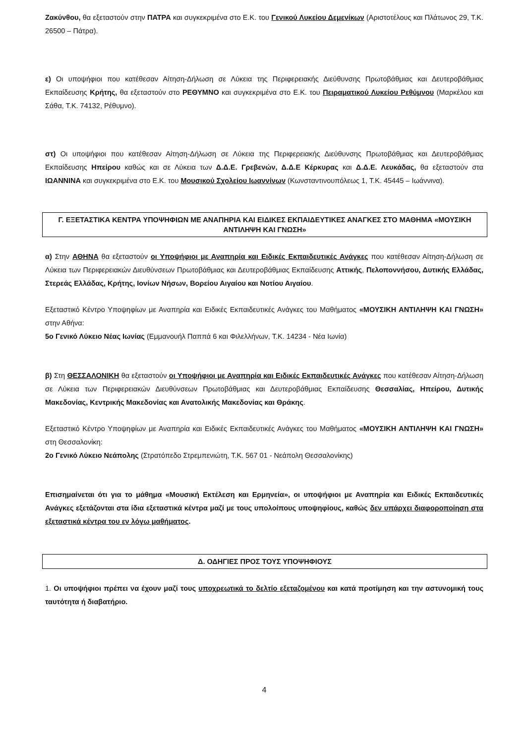Ζακύνθου, θα εξεταστούν στην ΠΑΤΡΑ και συγκεκριμένα στο Ε.Κ. του Γενικού Λυκείου Δεμενίκων (Αριστοτέλους και Πλάτωνος 29, Τ.Κ. 26500 – Πάτρα).
ε) Οι υποψήφιοι που κατέθεσαν Αίτηση-Δήλωση σε Λύκεια της Περιφερειακής Διεύθυνσης Πρωτοβάθμιας και Δευτεροβάθμιας Εκπαίδευσης Κρήτης, θα εξεταστούν στο ΡΕΘΥΜΝΟ και συγκεκριμένα στο Ε.Κ. του Πειραματικού Λυκείου Ρεθύμνου (Μαρκέλου και Σάθα, Τ.Κ. 74132, Ρέθυμνο).
στ) Οι υποψήφιοι που κατέθεσαν Αίτηση-Δήλωση σε Λύκεια της Περιφερειακής Διεύθυνσης Πρωτοβάθμιας και Δευτεροβάθμιας Εκπαίδευσης Ηπείρου καθώς και σε Λύκεια των Δ.Δ.Ε. Γρεβενών, Δ.Δ.Ε Κέρκυρας και Δ.Δ.Ε. Λευκάδας, θα εξεταστούν στα ΙΩΑΝΝΙΝΑ και συγκεκριμένα στο Ε.Κ. του Μουσικού Σχολείου Ιωαννίνων (Κωνσταντινουπόλεως 1, Τ.Κ. 45445 – Ιωάννινα).
Γ. ΕΞΕΤΑΣΤΙΚΑ ΚΕΝΤΡΑ ΥΠΟΨΗΦΙΩΝ ΜΕ ΑΝΑΠΗΡΙΑ ΚΑΙ ΕΙΔΙΚΕΣ ΕΚΠΑΙΔΕΥΤΙΚΕΣ ΑΝΑΓΚΕΣ ΣΤΟ ΜΑΘΗΜΑ «ΜΟΥΣΙΚΗ ΑΝΤΙΛΗΨΗ ΚΑΙ ΓΝΩΣΗ»
α) Στην ΑΘΗΝΑ θα εξεταστούν οι Υποψήφιοι με Αναπηρία και Ειδικές Εκπαιδευτικές Ανάγκες που κατέθεσαν Αίτηση-Δήλωση σε Λύκεια των Περιφερειακών Διευθύνσεων Πρωτοβάθμιας και Δευτεροβάθμιας Εκπαίδευσης Αττικής, Πελοποννήσου, Δυτικής Ελλάδας, Στερεάς Ελλάδας, Κρήτης, Ιονίων Νήσων, Βορείου Αιγαίου και Νοτίου Αιγαίου.
Εξεταστικό Κέντρο Υποψηφίων με Αναπηρία και Ειδικές Εκπαιδευτικές Ανάγκες του Μαθήματος «ΜΟΥΣΙΚΗ ΑΝΤΙΛΗΨΗ ΚΑΙ ΓΝΩΣΗ» στην Αθήνα:
5ο Γενικό Λύκειο Νέας Ιωνίας (Εμμανουήλ Παππά 6 και Φιλελλήνων, Τ.Κ. 14234 - Νέα Ιωνία)
β) Στη ΘΕΣΣΑΛΟΝΙΚΗ θα εξεταστούν οι Υποψήφιοι με Αναπηρία και Ειδικές Εκπαιδευτικές Ανάγκες που κατέθεσαν Αίτηση-Δήλωση σε Λύκεια των Περιφερειακών Διευθύνσεων Πρωτοβάθμιας και Δευτεροβάθμιας Εκπαίδευσης Θεσσαλίας, Ηπείρου, Δυτικής Μακεδονίας, Κεντρικής Μακεδονίας και Ανατολικής Μακεδονίας και Θράκης.
Εξεταστικό Κέντρο Υποψηφίων με Αναπηρία και Ειδικές Εκπαιδευτικές Ανάγκες του Μαθήματος «ΜΟΥΣΙΚΗ ΑΝΤΙΛΗΨΗ ΚΑΙ ΓΝΩΣΗ» στη Θεσσαλονίκη:
2ο Γενικό Λύκειο Νεάπολης (Στρατόπεδο Στρεμπενιώτη, Τ.Κ. 567 01 - Νεάπολη Θεσσαλονίκης)
Επισημαίνεται ότι για το μάθημα «Μουσική Εκτέλεση και Ερμηνεία», οι υποψήφιοι με Αναπηρία και Ειδικές Εκπαιδευτικές Ανάγκες εξετάζονται στα ίδια εξεταστικά κέντρα μαζί με τους υπολοίπους υποψηφίους, καθώς δεν υπάρχει διαφοροποίηση στα εξεταστικά κέντρα του εν λόγω μαθήματος.
Δ. ΟΔΗΓΙΕΣ ΠΡΟΣ ΤΟΥΣ ΥΠΟΨΗΦΙΟΥΣ
1. Οι υποψήφιοι πρέπει να έχουν μαζί τους υποχρεωτικά το δελτίο εξεταζομένου και κατά προτίμηση και την αστυνομική τους ταυτότητα ή διαβατήριο.
4